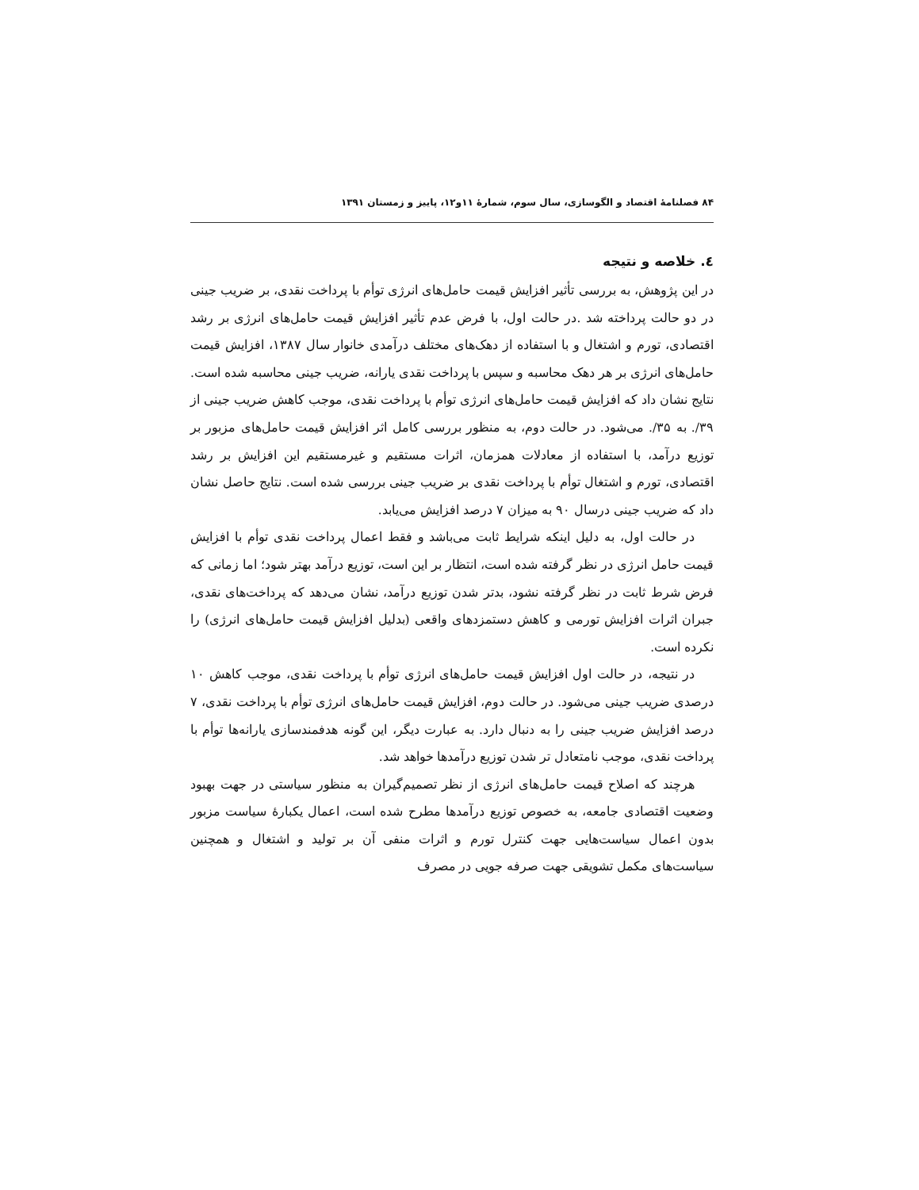۸۴ فصلنامهٔ اقتصاد و الگوسازی، سال سوم، شمارهٔ ۱۱و۱۲، پاییز و زمستان ۱۳۹۱
٤. خلاصه و نتیجه
در این پژوهش، به بررسی تأثیر افزایش قیمت حامل‌های انرژی توأم با پرداخت نقدی، بر ضریب جینی در دو حالت پرداخته شد .در حالت اول، با فرض عدم تأثیر افزایش قیمت حامل‌های انرژی بر رشد اقتصادی، تورم و اشتغال و با استفاده از دهک‌های مختلف درآمدی خانوار سال ۱۳۸۷، افزایش قیمت حامل‌های انرژی بر هر دهک محاسبه و سپس با پرداخت نقدی یارانه، ضریب جینی محاسبه شده است. نتایج نشان داد که افزایش قیمت حامل‌های انرژی توأم با پرداخت نقدی، موجب کاهش ضریب جینی از ۳۹/. به ۳۵/. می‌شود. در حالت دوم، به منظور بررسی کامل اثر افزایش قیمت حامل‌های مزبور بر توزیع درآمد، با استفاده از معادلات همزمان، اثرات مستقیم و غیرمستقیم این افزایش بر رشد اقتصادی، تورم و اشتغال توأم با پرداخت نقدی بر ضریب جینی بررسی شده است. نتایج حاصل نشان داد که ضریب جینی درسال ۹۰ به میزان ۷ درصد افزایش می‌یابد.
در حالت اول، به دلیل اینکه شرایط ثابت می‌باشد و فقط اعمال پرداخت نقدی توأم با افزایش قیمت حامل انرژی در نظر گرفته شده است، انتظار بر این است، توزیع درآمد بهتر شود؛ اما زمانی که فرض شرط ثابت در نظر گرفته نشود، بدتر شدن توزیع درآمد، نشان می‌دهد که پرداخت‌های نقدی، جبران اثرات افزایش تورمی و کاهش دستمزدهای واقعی (بدلیل افزایش قیمت حامل‌های انرژی) را نکرده است.
در نتیجه، در حالت اول افزایش قیمت حامل‌های انرژی توأم با پرداخت نقدی، موجب کاهش ۱۰ درصدی ضریب جینی می‌شود. در حالت دوم، افزایش قیمت حامل‌های انرژی توأم با پرداخت نقدی، ۷ درصد افزایش ضریب جینی را به دنبال دارد. به عبارت دیگر، این گونه هدفمندسازی یارانه‌ها توأم با پرداخت نقدی، موجب نامتعادل تر شدن توزیع درآمدها خواهد شد.
هرچند که اصلاح قیمت حامل‌های انرژی از نظر تصمیم‌گیران به منظور سیاستی در جهت بهبود وضعیت اقتصادی جامعه، به خصوص توزیع درآمدها مطرح شده است، اعمال یکبارهٔ سیاست مزبور بدون اعمال سیاست‌هایی جهت کنترل تورم و اثرات منفی آن بر تولید و اشتغال و همچنین سیاست‌های مکمل تشویقی جهت صرفه جویی در مصرف